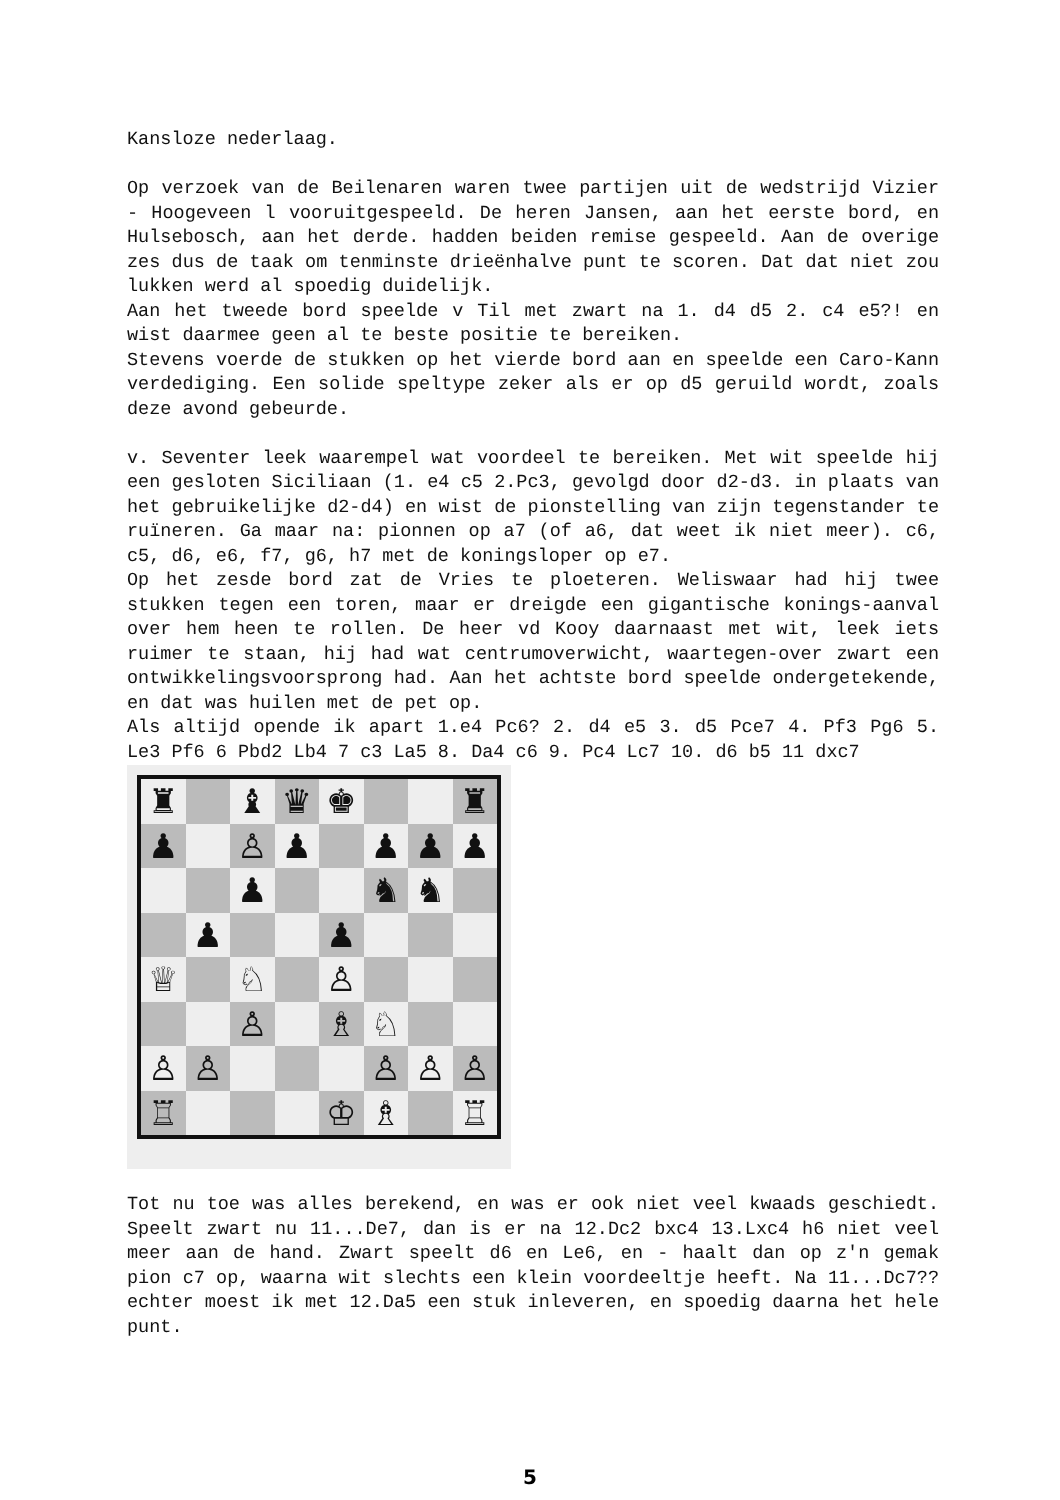Kansloze nederlaag.
Op verzoek van de Beilenaren waren twee partijen uit de wedstrijd Vizier - Hoogeveen l vooruitgespeeld. De heren Jansen, aan het eerste bord, en Hulsebosch, aan het derde. hadden beiden remise gespeeld. Aan de overige zes dus de taak om tenminste drieënhalve punt te scoren. Dat dat niet zou lukken werd al spoedig duidelijk.
Aan het tweede bord speelde v Til met zwart na 1. d4 d5 2. c4 e5?! en wist daarmee geen al te beste positie te bereiken.
Stevens voerde de stukken op het vierde bord aan en speelde een Caro-Kann verdediging. Een solide speltype zeker als er op d5 geruild wordt, zoals deze avond gebeurde.
v. Seventer leek waarempel wat voordeel te bereiken. Met wit speelde hij een gesloten Siciliaan (1. e4 c5 2.Pc3, gevolgd door d2-d3. in plaats van het gebruikelijke d2-d4) en wist de pionstelling van zijn tegenstander te ruïneren. Ga maar na: pionnen op a7 (of a6, dat weet ik niet meer). c6, c5, d6, e6, f7, g6, h7 met de koningsloper op e7.
Op het zesde bord zat de Vries te ploeteren. Weliswaar had hij twee stukken tegen een toren, maar er dreigde een gigantische konings-aanval over hem heen te rollen. De heer vd Kooy daarnaast met wit, leek iets ruimer te staan, hij had wat centrumoverwicht, waartegen-over zwart een ontwikkelingsvoorsprong had. Aan het achtste bord speelde ondergetekende, en dat was huilen met de pet op.
Als altijd opende ik apart 1.e4 Pc6? 2. d4 e5 3. d5 Pce7 4. Pf3 Pg6 5. Le3 Pf6 6 Pbd2 Lb4 7 c3 La5 8. Da4 c6 9. Pc4 Lc7 10. d6 b5 11 dxc7
♜ ♝ ♛ ♚ ♜ ♟ ♙ ♟ ♟ ♟ ♟ ♟ ♞ ♞ ♟ ♟ ♕ ♘ ♙ ♙ ♗ ♘ ♙ ♙ ♙ ♙ ♙ ♖ ♔ ♗ ♖
Tot nu toe was alles berekend, en was er ook niet veel kwaads geschiedt. Speelt zwart nu 11...De7, dan is er na 12.Dc2 bxc4 13.Lxc4 h6 niet veel meer aan de hand. Zwart speelt d6 en Le6, en - haalt dan op z'n gemak pion c7 op, waarna wit slechts een klein voordeeltje heeft. Na 11...Dc7?? echter moest ik met 12.Da5 een stuk inleveren, en spoedig daarna het hele punt.
5